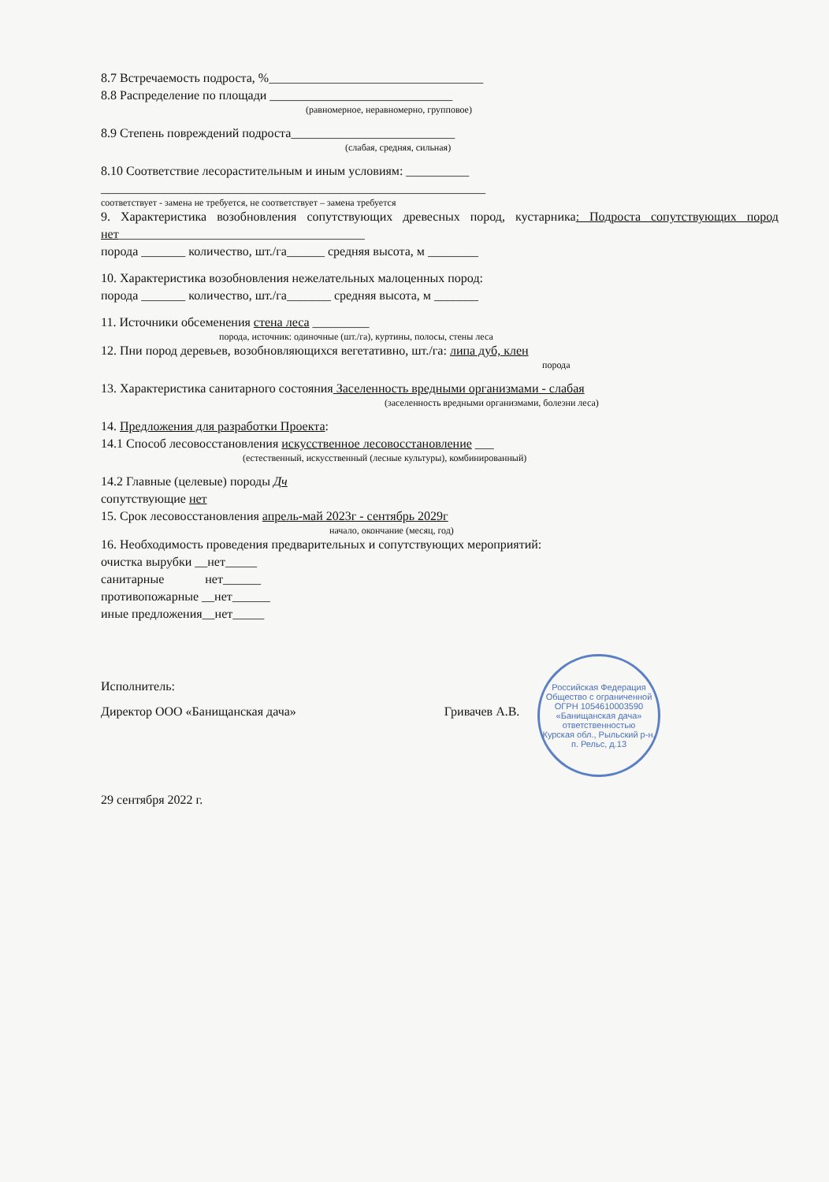8.7 Встречаемость подроста, %__________________________________
8.8 Распределение по площади _____________________________
(равномерное, неравномерно, групповое)
8.9 Степень повреждений подроста__________________________
(слабая, средняя, сильная)
8.10 Соответствие лесорастительным и иным условиям: __________
_____________________________________________________________
соответствует - замена не требуется, не соответствует – замена требуется
9. Характеристика возобновления сопутствующих древесных пород, кустарника: Подроста сопутствующих пород нет_______________________________________
порода _______ количество, шт./га______ средняя высота, м ________
10. Характеристика возобновления нежелательных малоценных пород:
порода _______ количество, шт./га_______ средняя высота, м _______
11. Источники обсеменения стена леса _________
порода, источник: одиночные (шт./га), куртины, полосы, стены леса
12. Пни пород деревьев, возобновляющихся вегетативно, шт./га: липа дуб, клен
порода
13. Характеристика санитарного состояния Заселенность вредными организмами - слабая
(заселенность вредными организмами, болезни леса)
14. Предложения для разработки Проекта:
14.1 Способ лесовосстановления искусственное лесовосстановление ___
(естественный, искусственный (лесные культуры), комбинированный)
14.2 Главные (целевые) породы Дч
сопутствующие нет
15. Срок лесовосстановления апрель-май 2023г - сентябрь 2029г
начало, окончание (месяц, год)
16. Необходимость проведения предварительных и сопутствующих мероприятий:
очистка вырубки __нет_____
санитарные нет______
противопожарные __нет______
иные предложения__нет_____
Российская Федерация
Общество с ограниченной
ОГРН 1054610003590
«Банищанская дача»
ответственностью
Курская обл., Рыльский р-н, п. Рельс, д.13
Исполнитель:
Директор ООО «Банищанская дача» Гривачев А.В.
29 сентября 2022 г.